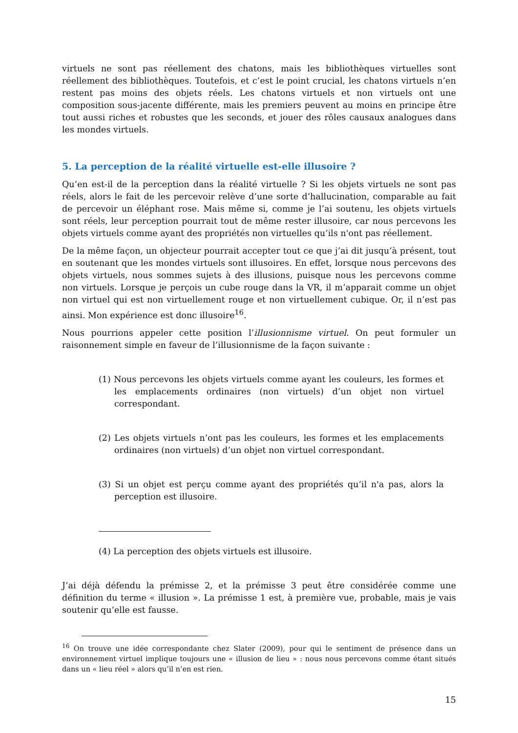virtuels ne sont pas réellement des chatons, mais les bibliothèques virtuelles sont réellement des bibliothèques. Toutefois, et c’est le point crucial, les chatons virtuels n’en restent pas moins des objets réels. Les chatons virtuels et non virtuels ont une composition sous-jacente différente, mais les premiers peuvent au moins en principe être tout aussi riches et robustes que les seconds, et jouer des rôles causaux analogues dans les mondes virtuels.
5. La perception de la réalité virtuelle est-elle illusoire ?
Qu’en est-il de la perception dans la réalité virtuelle ? Si les objets virtuels ne sont pas réels, alors le fait de les percevoir relève d’une sorte d’hallucination, comparable au fait de percevoir un éléphant rose. Mais même si, comme je l’ai soutenu, les objets virtuels sont réels, leur perception pourrait tout de même rester illusoire, car nous percevons les objets virtuels comme ayant des propriétés non virtuelles qu’ils n'ont pas réellement.
De la même façon, un objecteur pourrait accepter tout ce que j’ai dit jusqu’à présent, tout en soutenant que les mondes virtuels sont illusoires. En effet, lorsque nous percevons des objets virtuels, nous sommes sujets à des illusions, puisque nous les percevons comme non virtuels. Lorsque je perçois un cube rouge dans la VR, il m’apparait comme un objet non virtuel qui est non virtuellement rouge et non virtuellement cubique. Or, il n’est pas ainsi. Mon expérience est donc illusoire<sup>16</sup>.
Nous pourrions appeler cette position l’illusionnisme virtuel. On peut formuler un raisonnement simple en faveur de l’illusionnisme de la façon suivante :
(1) Nous percevons les objets virtuels comme ayant les couleurs, les formes et les emplacements ordinaires (non virtuels) d’un objet non virtuel correspondant.
(2) Les objets virtuels n’ont pas les couleurs, les formes et les emplacements ordinaires (non virtuels) d’un objet non virtuel correspondant.
(3) Si un objet est perçu comme ayant des propriétés qu’il n'a pas, alors la perception est illusoire.
(4) La perception des objets virtuels est illusoire.
J’ai déjà défendu la prémisse 2, et la prémisse 3 peut être considérée comme une définition du terme « illusion ». La prémisse 1 est, à première vue, probable, mais je vais soutenir qu’elle est fausse.
<sup>16</sup> On trouve une idée correspondante chez Slater (2009), pour qui le sentiment de présence dans un environnement virtuel implique toujours une « illusion de lieu » : nous nous percevons comme étant situés dans un « lieu réel » alors qu’il n’en est rien.
15